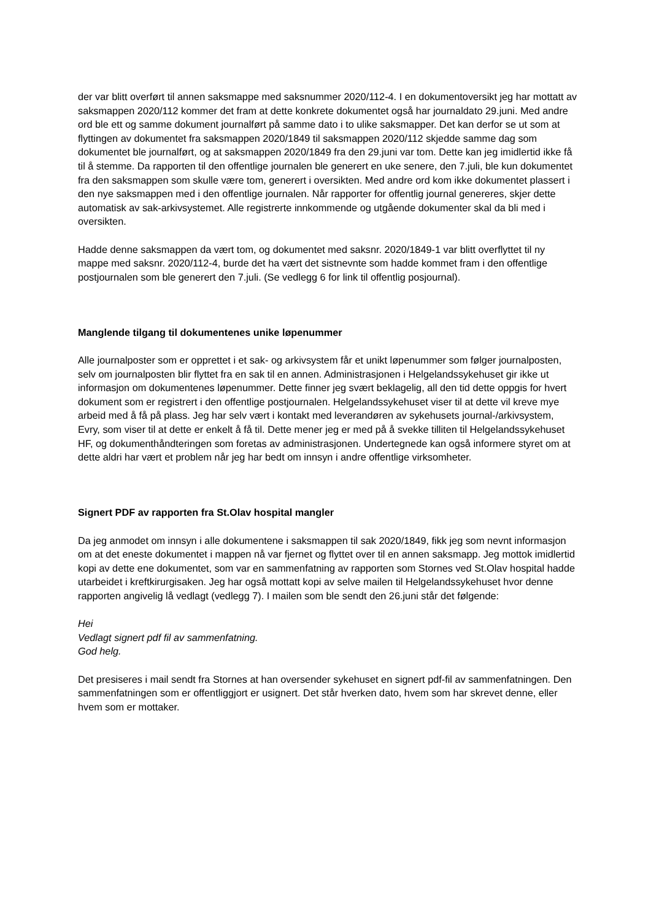der var blitt overført til annen saksmappe med saksnummer 2020/112-4. I en dokumentoversikt jeg har mottatt av saksmappen 2020/112 kommer det fram at dette konkrete dokumentet også har journaldato 29.juni. Med andre ord ble ett og samme dokument journalført på samme dato i to ulike saksmapper. Det kan derfor se ut som at flyttingen av dokumentet fra saksmappen 2020/1849 til saksmappen 2020/112 skjedde samme dag som dokumentet ble journalført, og at saksmappen 2020/1849 fra den 29.juni var tom. Dette kan jeg imidlertid ikke få til å stemme. Da rapporten til den offentlige journalen ble generert en uke senere, den 7.juli, ble kun dokumentet fra den saksmappen som skulle være tom, generert i oversikten. Med andre ord kom ikke dokumentet plassert i den nye saksmappen med i den offentlige journalen. Når rapporter for offentlig journal genereres, skjer dette automatisk av sak-arkivsystemet. Alle registrerte innkommende og utgående dokumenter skal da bli med i oversikten.
Hadde denne saksmappen da vært tom, og dokumentet med saksnr. 2020/1849-1 var blitt overflyttet til ny mappe med saksnr. 2020/112-4, burde det ha vært det sistnevnte som hadde kommet fram i den offentlige postjournalen som ble generert den 7.juli. (Se vedlegg 6 for link til offentlig posjournal).
Manglende tilgang til dokumentenes unike løpenummer
Alle journalposter som er opprettet i et sak- og arkivsystem får et unikt løpenummer som følger journalposten, selv om journalposten blir flyttet fra en sak til en annen. Administrasjonen i Helgelandssykehuset gir ikke ut informasjon om dokumentenes løpenummer. Dette finner jeg svært beklagelig, all den tid dette oppgis for hvert dokument som er registrert i den offentlige postjournalen. Helgelandssykehuset viser til at dette vil kreve mye arbeid med å få på plass. Jeg har selv vært i kontakt med leverandøren av sykehusets journal-/arkivsystem, Evry, som viser til at dette er enkelt å få til. Dette mener jeg er med på å svekke tilliten til Helgelandssykehuset HF, og dokumenthåndteringen som foretas av administrasjonen. Undertegnede kan også informere styret om at dette aldri har vært et problem når jeg har bedt om innsyn i andre offentlige virksomheter.
Signert PDF av rapporten fra St.Olav hospital mangler
Da jeg anmodet om innsyn i alle dokumentene i saksmappen til sak 2020/1849, fikk jeg som nevnt informasjon om at det eneste dokumentet i mappen nå var fjernet og flyttet over til en annen saksmapp. Jeg mottok imidlertid kopi av dette ene dokumentet, som var en sammenfatning av rapporten som Stornes ved St.Olav hospital hadde utarbeidet i kreftkirurgisaken. Jeg har også mottatt kopi av selve mailen til Helgelandssykehuset hvor denne rapporten angivelig lå vedlagt (vedlegg 7). I mailen som ble sendt den 26.juni står det følgende:
Hei
Vedlagt signert pdf fil av sammenfatning.
God helg.
Det presiseres i mail sendt fra Stornes at han oversender sykehuset en signert pdf-fil av sammenfatningen. Den sammenfatningen som er offentliggjort er usignert. Det står hverken dato, hvem som har skrevet denne, eller hvem som er mottaker.